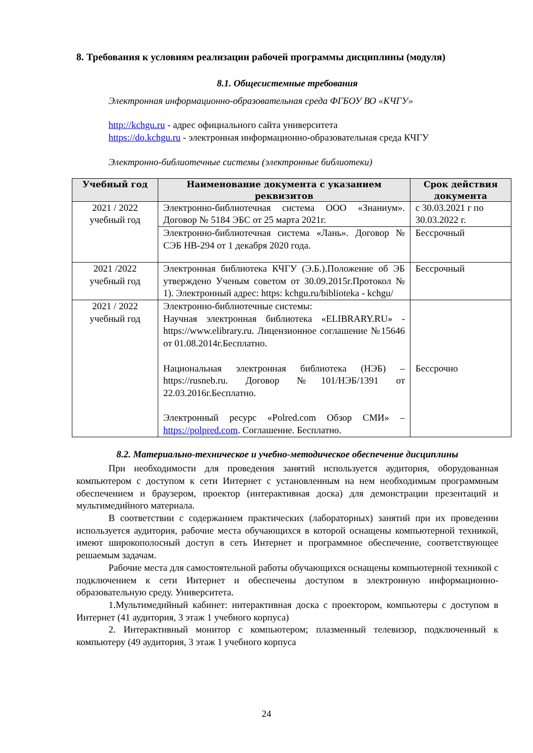8. Требования к условиям реализации рабочей программы дисциплины (модуля)
8.1. Общесистемные требования
Электронная информационно-образовательная среда ФГБОУ ВО «КЧГУ»
http://kchgu.ru - адрес официального сайта университета
https://do.kchgu.ru - электронная информационно-образовательная среда КЧГУ
Электронно-библиотечные системы (электронные библиотеки)
| Учебный год | Наименование документа с указанием реквизитов | Срок действия документа |
| --- | --- | --- |
| 2021 / 2022 учебный год | Электронно-библиотечная система ООО «Знаниум». Договор № 5184 ЭБС от 25 марта 2021г. | с 30.03.2021 г по 30.03.2022 г. |
| | Электронно-библиотечная система «Лань». Договор № СЭБ НВ-294 от 1 декабря 2020 года. | Бессрочный |
| 2021 /2022 учебный год | Электронная библиотека КЧГУ (Э.Б.).Положение об ЭБ утверждено Ученым советом от 30.09.2015г.Протокол № 1). Электронный адрес: https: kchgu.ru/biblioteka - kchgu/ | Бессрочный |
| 2021 / 2022 учебный год | Электронно-библиотечные системы: Научная электронная библиотека «ELIBRARY.RU» - https://www.elibrary.ru. Лицензионное соглашение №15646 от 01.08.2014г.Бесплатно. Национальная электронная библиотека (НЭБ) – https://rusneb.ru. Договор №101/НЭБ/1391 от 22.03.2016г.Бесплатно. Электронный ресурс «Polred.com Обзор СМИ» – https://polpred.com . Соглашение. Бесплатно. | Бессрочно |
8.2. Материально-техническое и учебно-методическое обеспечение дисциплины
При необходимости для проведения занятий используется аудитория, оборудованная компьютером с доступом к сети Интернет с установленным на нем необходимым программным обеспечением и браузером, проектор (интерактивная доска) для демонстрации презентаций и мультимедийного материала.
В соответствии с содержанием практических (лабораторных) занятий при их проведении используется аудитория, рабочие места обучающихся в которой оснащены компьютерной техникой, имеют широкополосный доступ в сеть Интернет и программное обеспечение, соответствующее решаемым задачам.
Рабочие места для самостоятельной работы обучающихся оснащены компьютерной техникой с подключением к сети Интернет и обеспечены доступом в электронную информационно-образовательную среду. Университета.
1.Мультимедийный кабинет: интерактивная доска с проектором, компьютеры с доступом в Интернет (41 аудитория, 3 этаж 1 учебного корпуса)
2. Интерактивный монитор с компьютером; плазменный телевизор, подключенный к компьютеру (49 аудитория, 3 этаж 1 учебного корпуса
24